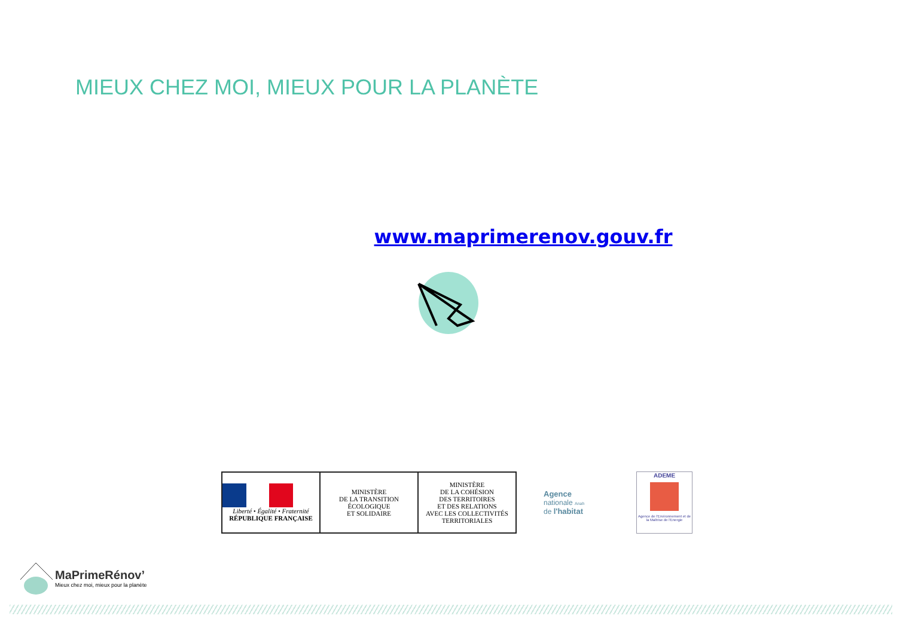MIEUX CHEZ MOI, MIEUX POUR LA PLANÈTE
www.maprimerenov.gouv.fr
Liberté • Égalité • Fraternité
RÉPUBLIQUE FRANÇAISE
MINISTÈRE
DE LA TRANSITION
ÉCOLOGIQUE
ET SOLIDAIRE
MINISTÈRE
DE LA COHÉSION
DES TERRITOIRES
ET DES RELATIONS
AVEC LES COLLECTIVITÉS
TERRITORIALES
Agence
nationale Anah
de l'habitat
ADEME
Agence de l'Environnement et de la Maîtrise de l'Energie
MaPrimeRénov’
Mieux chez moi, mieux pour la planète